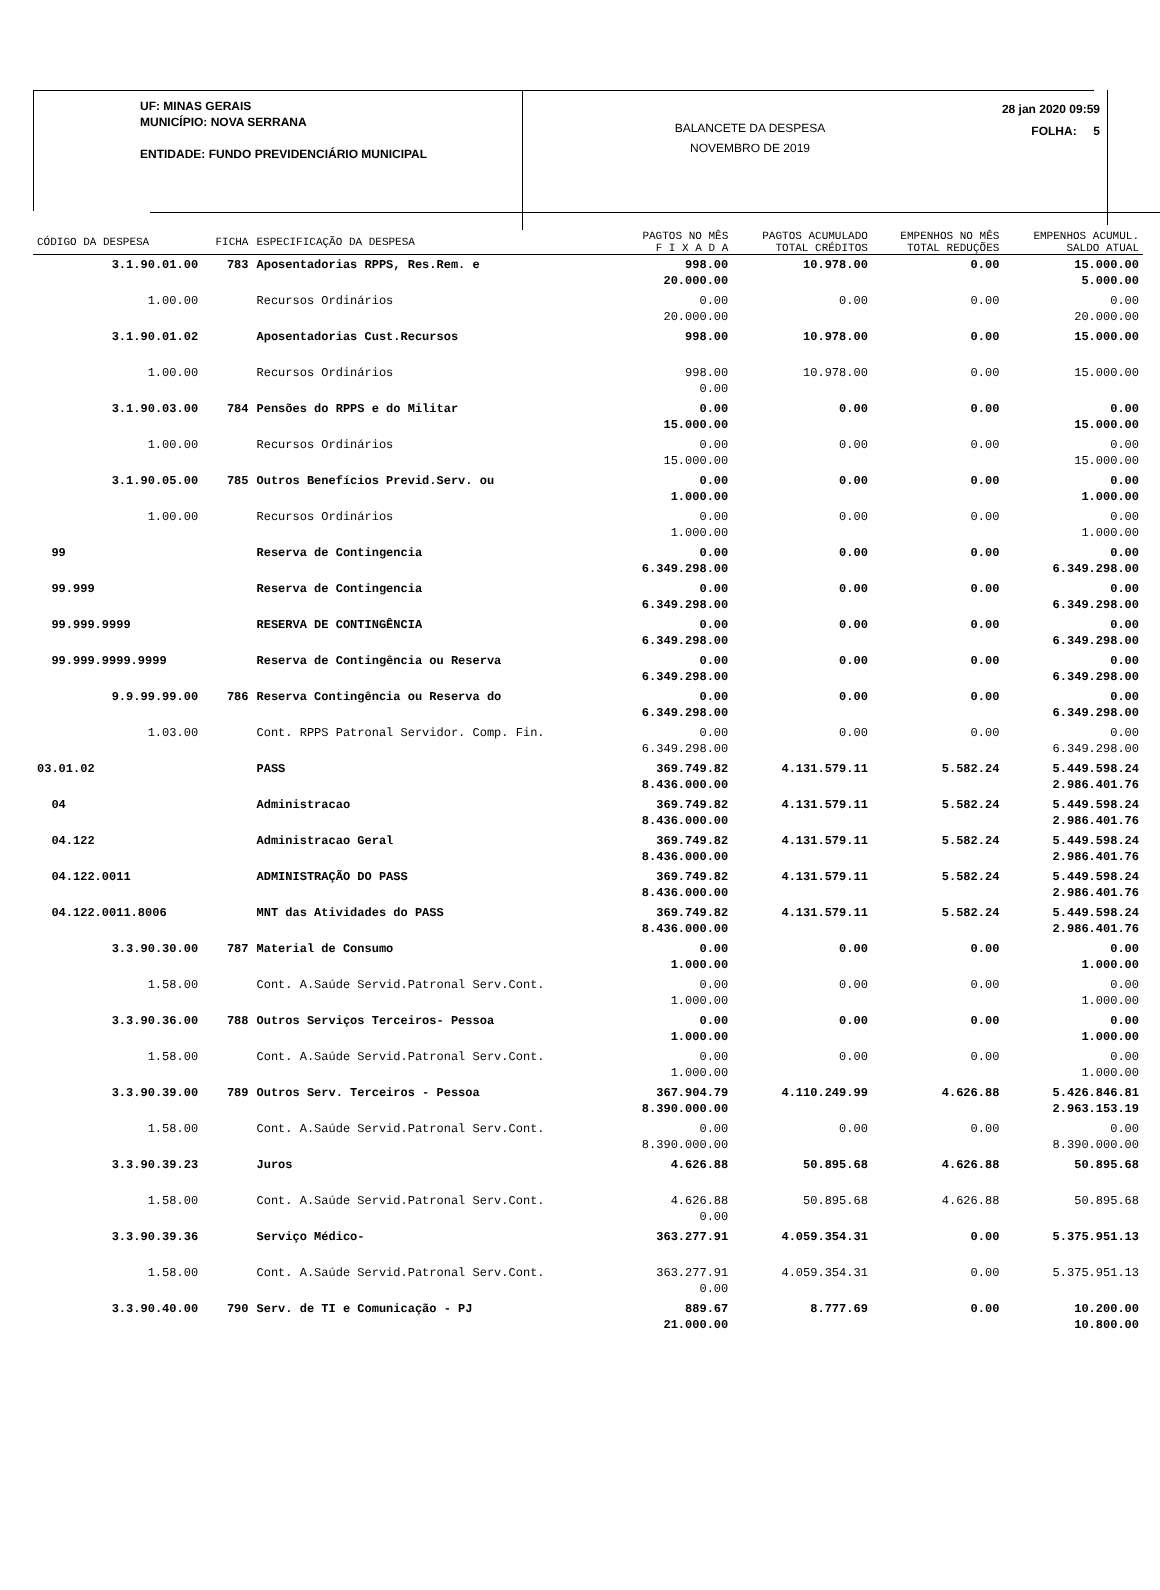UF: MINAS GERAIS
MUNICÍPIO: NOVA SERRANA
ENTIDADE: FUNDO PREVIDENCIÁRIO MUNICIPAL
BALANCETE DA DESPESA
NOVEMBRO DE 2019
28 jan 2020 09:59
FOLHA: 5
| CÓDIGO DA DESPESA | FICHA | ESPECIFICAÇÃO DA DESPESA | PAGTOS NO MÊS F I X A D A | PAGTOS ACUMULADO TOTAL CRÉDITOS | EMPENHOS NO MÊS TOTAL REDUÇÕES | EMPENHOS ACUMUL. SALDO ATUAL |
| --- | --- | --- | --- | --- | --- | --- |
| 3.1.90.01.00 | 783 | Aposentadorias RPPS, Res.Rem. e | 998.00 20.000.00 | 10.978.00 | 0.00 | 15.000.00 5.000.00 |
| 1.00.00 | | Recursos Ordinários | 0.00 20.000.00 | 0.00 | 0.00 | 0.00 20.000.00 |
| 3.1.90.01.02 | | Aposentadorias Cust.Recursos | 998.00 | 10.978.00 | 0.00 | 15.000.00 |
| 1.00.00 | | Recursos Ordinários | 998.00 0.00 | 10.978.00 | 0.00 | 15.000.00 |
| 3.1.90.03.00 | 784 | Pensões do RPPS e do Militar | 0.00 15.000.00 | 0.00 | 0.00 | 0.00 15.000.00 |
| 1.00.00 | | Recursos Ordinários | 0.00 15.000.00 | 0.00 | 0.00 | 0.00 15.000.00 |
| 3.1.90.05.00 | 785 | Outros Benefícios Previd.Serv. ou | 0.00 1.000.00 | 0.00 | 0.00 | 0.00 1.000.00 |
| 1.00.00 | | Recursos Ordinários | 0.00 1.000.00 | 0.00 | 0.00 | 0.00 1.000.00 |
| 99 | | Reserva de Contingencia | 0.00 6.349.298.00 | 0.00 | 0.00 | 0.00 6.349.298.00 |
| 99.999 | | Reserva de Contingencia | 0.00 6.349.298.00 | 0.00 | 0.00 | 0.00 6.349.298.00 |
| 99.999.9999 | | RESERVA DE CONTINGÊNCIA | 0.00 6.349.298.00 | 0.00 | 0.00 | 0.00 6.349.298.00 |
| 99.999.9999.9999 | | Reserva de Contingência ou Reserva | 0.00 6.349.298.00 | 0.00 | 0.00 | 0.00 6.349.298.00 |
| 9.9.99.99.00 | 786 | Reserva Contingência ou Reserva do | 0.00 6.349.298.00 | 0.00 | 0.00 | 0.00 6.349.298.00 |
| 1.03.00 | | Cont. RPPS Patronal Servidor. Comp. Fin. | 0.00 6.349.298.00 | 0.00 | 0.00 | 0.00 6.349.298.00 |
| 03.01.02 | | PASS | 369.749.82 8.436.000.00 | 4.131.579.11 | 5.582.24 | 5.449.598.24 2.986.401.76 |
| 04 | | Administracao | 369.749.82 8.436.000.00 | 4.131.579.11 | 5.582.24 | 5.449.598.24 2.986.401.76 |
| 04.122 | | Administracao Geral | 369.749.82 8.436.000.00 | 4.131.579.11 | 5.582.24 | 5.449.598.24 2.986.401.76 |
| 04.122.0011 | | ADMINISTRAÇÃO DO PASS | 369.749.82 8.436.000.00 | 4.131.579.11 | 5.582.24 | 5.449.598.24 2.986.401.76 |
| 04.122.0011.8006 | | MNT das Atividades do PASS | 369.749.82 8.436.000.00 | 4.131.579.11 | 5.582.24 | 5.449.598.24 2.986.401.76 |
| 3.3.90.30.00 | 787 | Material de Consumo | 0.00 1.000.00 | 0.00 | 0.00 | 0.00 1.000.00 |
| 1.58.00 | | Cont. A.Saúde Servid.Patronal Serv.Cont. | 0.00 1.000.00 | 0.00 | 0.00 | 0.00 1.000.00 |
| 3.3.90.36.00 | 788 | Outros Serviços Terceiros- Pessoa | 0.00 1.000.00 | 0.00 | 0.00 | 0.00 1.000.00 |
| 1.58.00 | | Cont. A.Saúde Servid.Patronal Serv.Cont. | 0.00 1.000.00 | 0.00 | 0.00 | 0.00 1.000.00 |
| 3.3.90.39.00 | 789 | Outros Serv. Terceiros - Pessoa | 367.904.79 8.390.000.00 | 4.110.249.99 | 4.626.88 | 5.426.846.81 2.963.153.19 |
| 1.58.00 | | Cont. A.Saúde Servid.Patronal Serv.Cont. | 0.00 8.390.000.00 | 0.00 | 0.00 | 0.00 8.390.000.00 |
| 3.3.90.39.23 | | Juros | 4.626.88 | 50.895.68 | 4.626.88 | 50.895.68 |
| 1.58.00 | | Cont. A.Saúde Servid.Patronal Serv.Cont. | 4.626.88 0.00 | 50.895.68 | 4.626.88 | 50.895.68 |
| 3.3.90.39.36 | | Serviço Médico- | 363.277.91 | 4.059.354.31 | 0.00 | 5.375.951.13 |
| 1.58.00 | | Cont. A.Saúde Servid.Patronal Serv.Cont. | 363.277.91 0.00 | 4.059.354.31 | 0.00 | 5.375.951.13 |
| 3.3.90.40.00 | 790 | Serv. de TI e Comunicação - PJ | 889.67 21.000.00 | 8.777.69 | 0.00 | 10.200.00 10.800.00 |